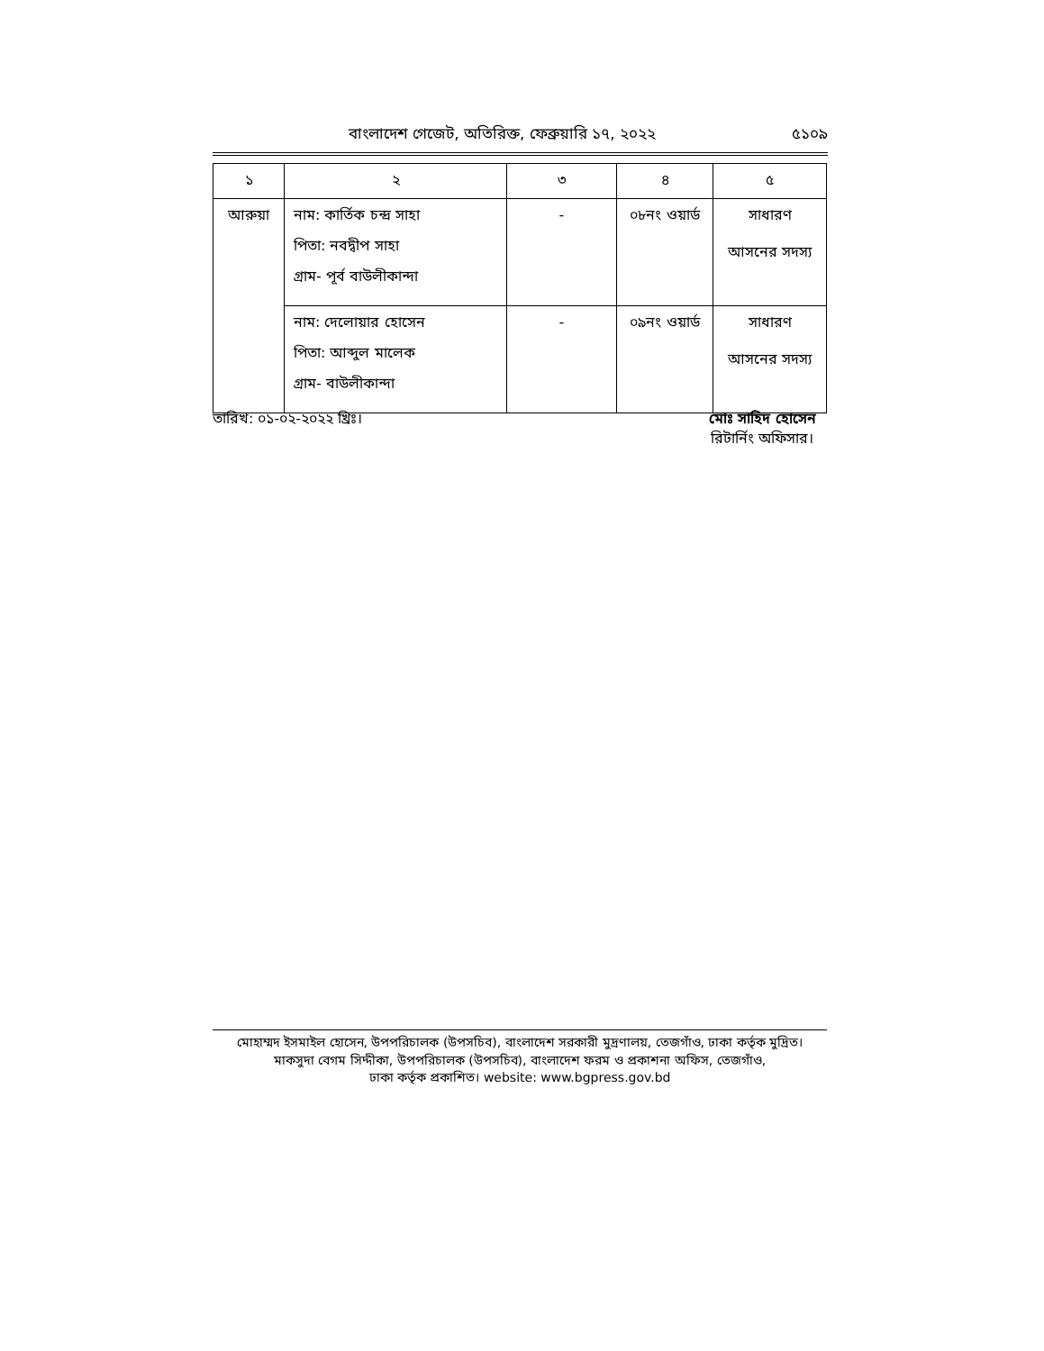বাংলাদেশ গেজেট, অতিরিক্ত, ফেব্রুয়ারি ১৭, ২০২২
৫১০৯
| ১ | ২ | ৩ | ৪ | ৫ |
| --- | --- | --- | --- | --- |
| আরুয়া | নাম: কার্তিক চন্দ্র সাহা পিতা: নবদ্বীপ সাহা গ্রাম- পূর্ব বাউলীকান্দা | - | ০৮নং ওয়ার্ড | সাধারণ আসনের সদস্য |
| | নাম: দেলোয়ার হোসেন পিতা: আব্দুল মালেক গ্রাম- বাউলীকান্দা | - | ০৯নং ওয়ার্ড | সাধারণ আসনের সদস্য |
তারিখ: ০১-০২-২০২২ খ্রিঃ। মোঃ সাহিদ হোসেন
রিটার্নিং অফিসার।
মোহাম্মদ ইসমাইল হোসেন, উপপরিচালক (উপসচিব), বাংলাদেশ সরকারী মুদ্রণালয়, তেজগাঁও, ঢাকা কর্তৃক মুদ্রিত।
মাকসুদা বেগম সিদ্দীকা, উপপরিচালক (উপসচিব), বাংলাদেশ ফরম ও প্রকাশনা অফিস, তেজগাঁও,
ঢাকা কর্তৃক প্রকাশিত। website: www.bgpress.gov.bd